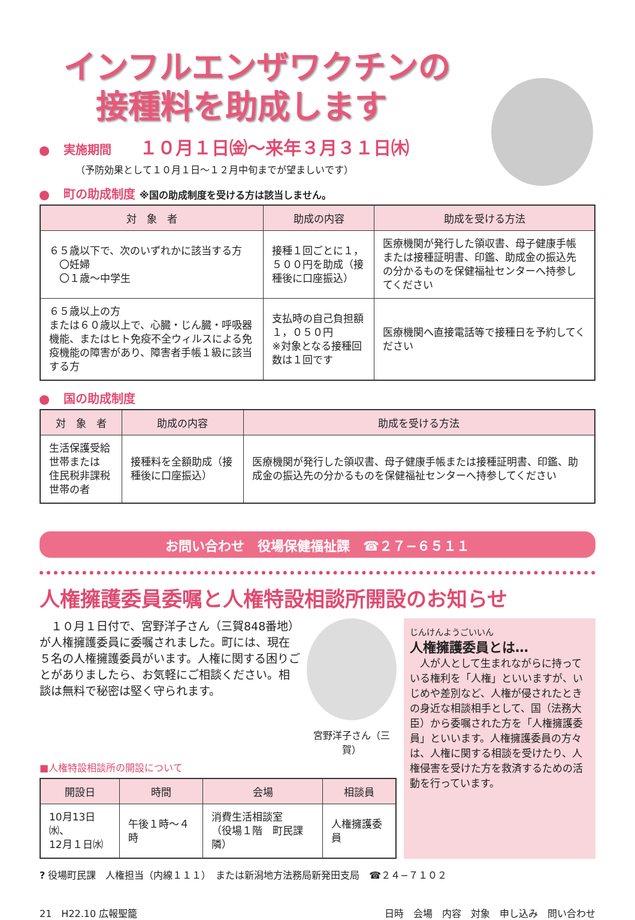インフルエンザワクチンの
　接種料を助成します
実施期間 １０月１日㈮〜来年３月３１日㈭
（予防効果として１０月１日〜１２月中旬までが望ましいです）
町の助成制度 ※国の助成制度を受ける方は該当しません。
| 対 象 者 | 助成の内容 | 助成を受ける方法 |
| --- | --- | --- |
| ６５歳以下で、次のいずれかに該当する方 〇妊婦 〇１歳〜中学生 | 接種１回ごとに１，５００円を助成（接種後に口座振込） | 医療機関が発行した領収書、母子健康手帳または接種証明書、印鑑、助成金の振込先の分かるものを保健福祉センターへ持参してください |
| ６５歳以上の方 または６０歳以上で、心臓・じん臓・呼吸器機能、またはヒト免疫不全ウィルスによる免疫機能の障害があり、障害者手帳１級に該当する方 | 支払時の自己負担額１，０５０円 ※対象となる接種回数は１回です | 医療機関へ直接電話等で接種日を予約してください |
国の助成制度
| 対 象 者 | 助成の内容 | 助成を受ける方法 |
| --- | --- | --- |
| 生活保護受給世帯または 住民税非課税世帯の者 | 接種料を全額助成（接種後に口座振込） | 医療機関が発行した領収書、母子健康手帳または接種証明書、印鑑、助成金の振込先の分かるものを保健福祉センターへ持参してください |
お問い合わせ　役場保健福祉課　☎２７−６５１１
人権擁護委員委嘱と人権特設相談所開設のお知らせ
　１０月１日付で、宮野洋子さん（三賀848番地）が人権擁護委員に委嘱されました。町には、現在５名の人権擁護委員がいます。人権に関する困りごとがありましたら、お気軽にご相談ください。相談は無料で秘密は堅く守られます。
宮野洋子さん（三賀）
■人権特設相談所の開設について
| 開設日 | 時間 | 会場 | 相談員 |
| --- | --- | --- | --- |
| 10月13日㈬、 12月１日㈬ | 午後１時〜４時 | 消費生活相談室 （役場１階 町民課隣） | 人権擁護委員 |
じんけんようごいいん
人権擁護委員とは…
　人が人として生まれながらに持っている権利を「人権」といいますが、いじめや差別など、人権が侵されたときの身近な相談相手として、国（法務大臣）から委嘱された方を「人権擁護委員」といいます。人権擁護委員の方々は、人権に関する相談を受けたり、人権侵害を受けた方を救済するための活動を行っています。
? 役場町民課　人権担当（内線１１１）　または新潟地方法務局新発田支局　☎２４−７１０２
21　H22.10 広報聖籠 日時　会場　内容　対象　申し込み　問い合わせ